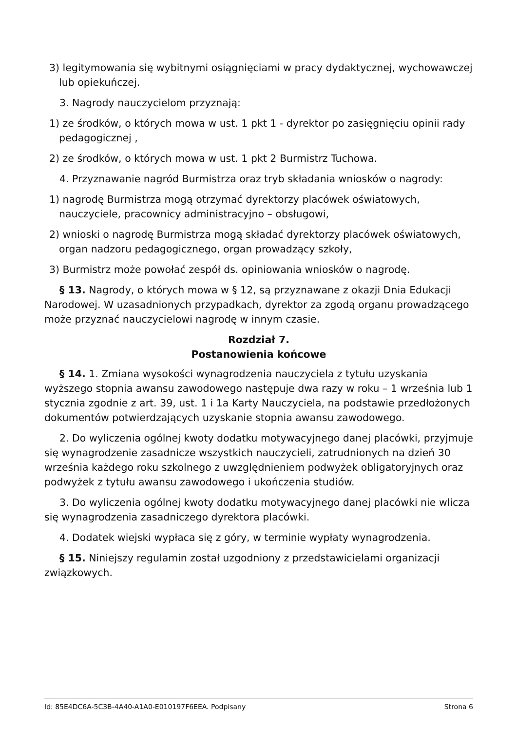3) legitymowania się wybitnymi osiągnięciami w pracy dydaktycznej, wychowawczej lub opiekuńczej.
3. Nagrody nauczycielom przyznają:
1) ze środków, o których mowa w ust. 1 pkt 1 - dyrektor po zasięgnięciu opinii rady pedagogicznej ,
2) ze środków, o których mowa w ust. 1 pkt 2 Burmistrz Tuchowa.
4. Przyznawanie nagród Burmistrza oraz tryb składania wniosków o nagrody:
1) nagrodę Burmistrza mogą otrzymać dyrektorzy placówek oświatowych, nauczyciele, pracownicy administracyjno – obsługowi,
2) wnioski o nagrodę Burmistrza mogą składać dyrektorzy placówek oświatowych, organ nadzoru pedagogicznego, organ prowadzący szkoły,
3) Burmistrz może powołać zespół ds. opiniowania wniosków o nagrodę.
§ 13. Nagrody, o których mowa w § 12, są przyznawane z okazji Dnia Edukacji Narodowej. W uzasadnionych przypadkach, dyrektor za zgodą organu prowadzącego może przyznać nauczycielowi nagrodę w innym czasie.
Rozdział 7.
Postanowienia końcowe
§ 14. 1. Zmiana wysokości wynagrodzenia nauczyciela z tytułu uzyskania wyższego stopnia awansu zawodowego następuje dwa razy w roku – 1 września lub 1 stycznia zgodnie z art. 39, ust. 1 i 1a Karty Nauczyciela, na podstawie przedłożonych dokumentów potwierdzających uzyskanie stopnia awansu zawodowego.
2. Do wyliczenia ogólnej kwoty dodatku motywacyjnego danej placówki, przyjmuje się wynagrodzenie zasadnicze wszystkich nauczycieli, zatrudnionych na dzień 30 września każdego roku szkolnego z uwzględnieniem podwyżek obligatoryjnych oraz podwyżek z tytułu awansu zawodowego i ukończenia studiów.
3. Do wyliczenia ogólnej kwoty dodatku motywacyjnego danej placówki nie wlicza się wynagrodzenia zasadniczego dyrektora placówki.
4. Dodatek wiejski wypłaca się z góry, w terminie wypłaty wynagrodzenia.
§ 15. Niniejszy regulamin został uzgodniony z przedstawicielami organizacji związkowych.
Id: 85E4DC6A-5C3B-4A40-A1A0-E010197F6EEA. Podpisany Strona 6